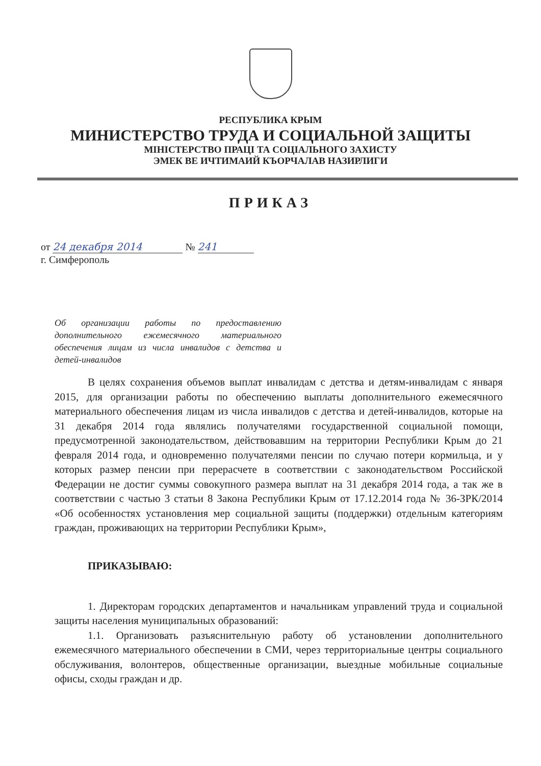РЕСПУБЛИКА КРЫМ
МИНИСТЕРСТВО ТРУДА И СОЦИАЛЬНОЙ ЗАЩИТЫ
МІНІСТЕРСТВО ПРАЦІ ТА СОЦІАЛЬНОГО ЗАХИСТУ
ЭМЕК ВЕ ИЧТИМАИЙ КЪОРЧАЛАВ НАЗИРЛИГИ
ПРИКАЗ
от 24 декабря 2014 № 241
г. Симферополь
Об организации работы по предоставлению дополнительного ежемесячного материального обеспечения лицам из числа инвалидов с детства и детей-инвалидов
В целях сохранения объемов выплат инвалидам с детства и детям-инвалидам с января 2015, для организации работы по обеспечению выплаты дополнительного ежемесячного материального обеспечения лицам из числа инвалидов с детства и детей-инвалидов, которые на 31 декабря 2014 года являлись получателями государственной социальной помощи, предусмотренной законодательством, действовавшим на территории Республики Крым до 21 февраля 2014 года, и одновременно получателями пенсии по случаю потери кормильца, и у которых размер пенсии при перерасчете в соответствии с законодательством Российской Федерации не достиг суммы совокупного размера выплат на 31 декабря 2014 года, а так же в соответствии с частью 3 статьи 8 Закона Республики Крым от 17.12.2014 года № 36-ЗРК/2014 «Об особенностях установления мер социальной защиты (поддержки) отдельным категориям граждан, проживающих на территории Республики Крым»,
ПРИКАЗЫВАЮ:
1. Директорам городских департаментов и начальникам управлений труда и социальной защиты населения муниципальных образований:
1.1. Организовать разъяснительную работу об установлении дополнительного ежемесячного материального обеспечении в СМИ, через территориальные центры социального обслуживания, волонтеров, общественные организации, выездные мобильные социальные офисы, сходы граждан и др.